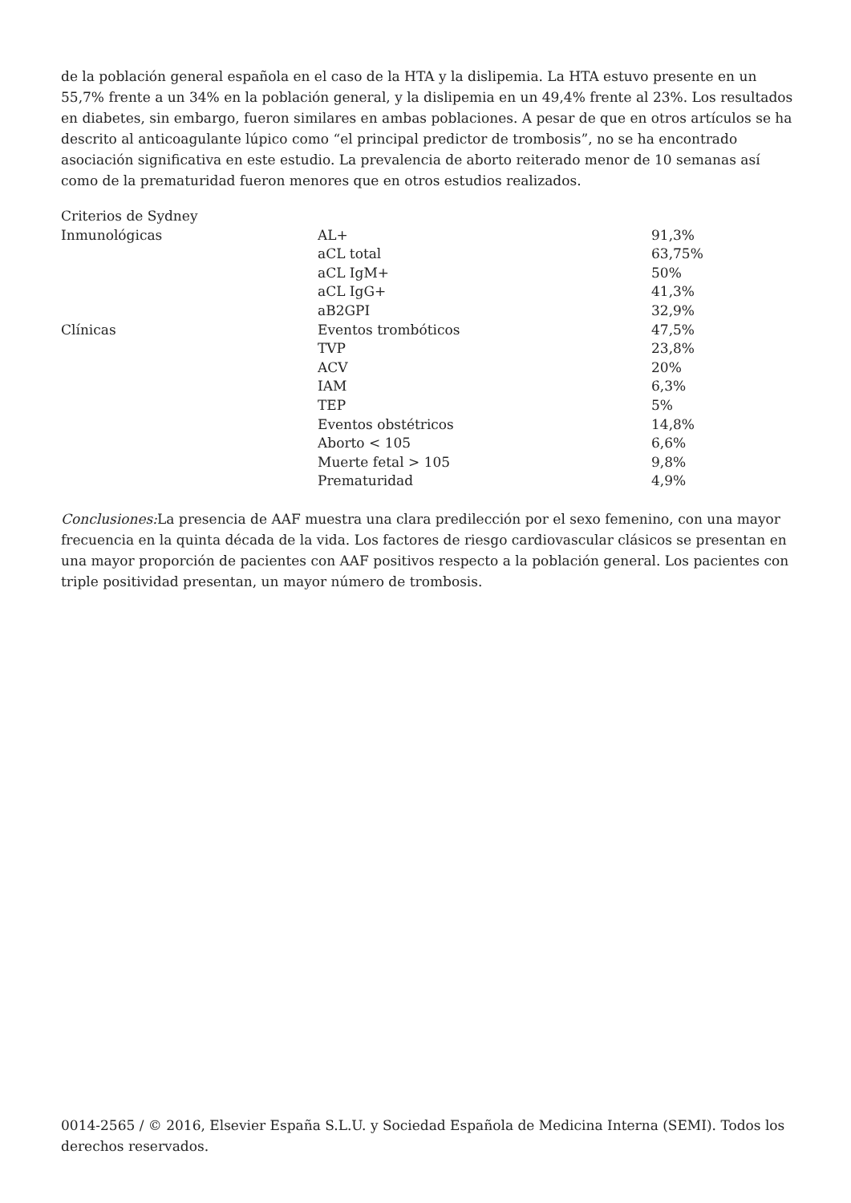de la población general española en el caso de la HTA y la dislipemia. La HTA estuvo presente en un 55,7% frente a un 34% en la población general, y la dislipemia en un 49,4% frente al 23%. Los resultados en diabetes, sin embargo, fueron similares en ambas poblaciones. A pesar de que en otros artículos se ha descrito al anticoagulante lúpico como “el principal predictor de trombosis”, no se ha encontrado asociación significativa en este estudio. La prevalencia de aborto reiterado menor de 10 semanas así como de la prematuridad fueron menores que en otros estudios realizados.
| Criterios de Sydney | | |
| Inmunológicas | AL+ | 91,3% |
| | aCL total | 63,75% |
| | aCL IgM+ | 50% |
| | aCL IgG+ | 41,3% |
| | aB2GPI | 32,9% |
| Clínicas | Eventos trombóticos | 47,5% |
| | TVP | 23,8% |
| | ACV | 20% |
| | IAM | 6,3% |
| | TEP | 5% |
| | Eventos obstétricos | 14,8% |
| | Aborto < 105 | 6,6% |
| | Muerte fetal > 105 | 9,8% |
| | Prematuridad | 4,9% |
Conclusiones: La presencia de AAF muestra una clara predilección por el sexo femenino, con una mayor frecuencia en la quinta década de la vida. Los factores de riesgo cardiovascular clásicos se presentan en una mayor proporción de pacientes con AAF positivos respecto a la población general. Los pacientes con triple positividad presentan, un mayor número de trombosis.
0014-2565 / © 2016, Elsevier España S.L.U. y Sociedad Española de Medicina Interna (SEMI). Todos los derechos reservados.